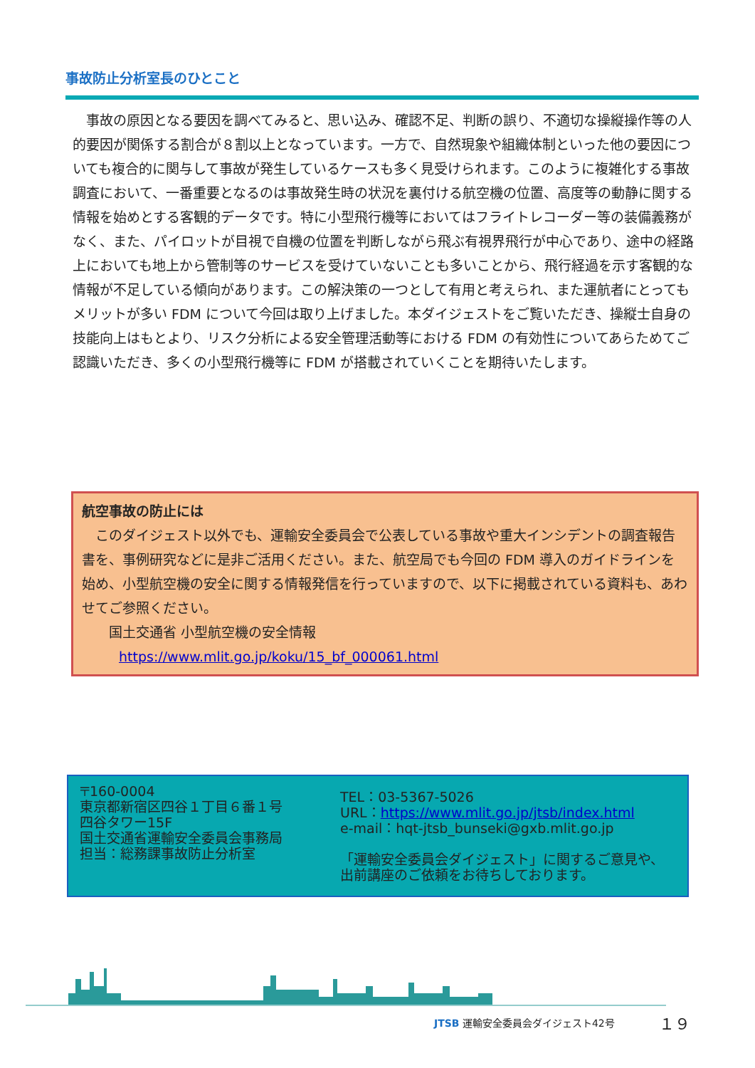事故防止分析室長のひとこと
事故の原因となる要因を調べてみると、思い込み、確認不足、判断の誤り、不適切な操縦操作等の人的要因が関係する割合が８割以上となっています。一方で、自然現象や組織体制といった他の要因についても複合的に関与して事故が発生しているケースも多く見受けられます。このように複雑化する事故調査において、一番重要となるのは事故発生時の状況を裏付ける航空機の位置、高度等の動静に関する情報を始めとする客観的データです。特に小型飛行機等においてはフライトレコーダー等の装備義務がなく、また、パイロットが目視で自機の位置を判断しながら飛ぶ有視界飛行が中心であり、途中の経路上においても地上から管制等のサービスを受けていないことも多いことから、飛行経過を示す客観的な情報が不足している傾向があります。この解決策の一つとして有用と考えられ、また運航者にとってもメリットが多い FDM について今回は取り上げました。本ダイジェストをご覧いただき、操縦士自身の技能向上はもとより、リスク分析による安全管理活動等における FDM の有効性についてあらためてご認識いただき、多くの小型飛行機等に FDM が搭載されていくことを期待いたします。
航空事故の防止には
　このダイジェスト以外でも、運輸安全委員会で公表している事故や重大インシデントの調査報告書を、事例研究などに是非ご活用ください。また、航空局でも今回の FDM 導入のガイドラインを始め、小型航空機の安全に関する情報発信を行っていますので、以下に掲載されている資料も、あわせてご参照ください。
　　国土交通省 小型航空機の安全情報
https://www.mlit.go.jp/koku/15_bf_000061.html
〒160-0004
東京都新宿区四谷１丁目６番１号
四谷タワー15F
国土交通省運輸安全委員会事務局
担当：総務課事故防止分析室
TEL：03-5367-5026
URL：https://www.mlit.go.jp/jtsb/index.html
e-mail：hqt-jtsb_bunseki@gxb.mlit.go.jp
「運輸安全委員会ダイジェスト」に関するご意見や、
出前講座のご依頼をお待ちしております。
JTSB 運輸安全委員会ダイジェスト42号 １９